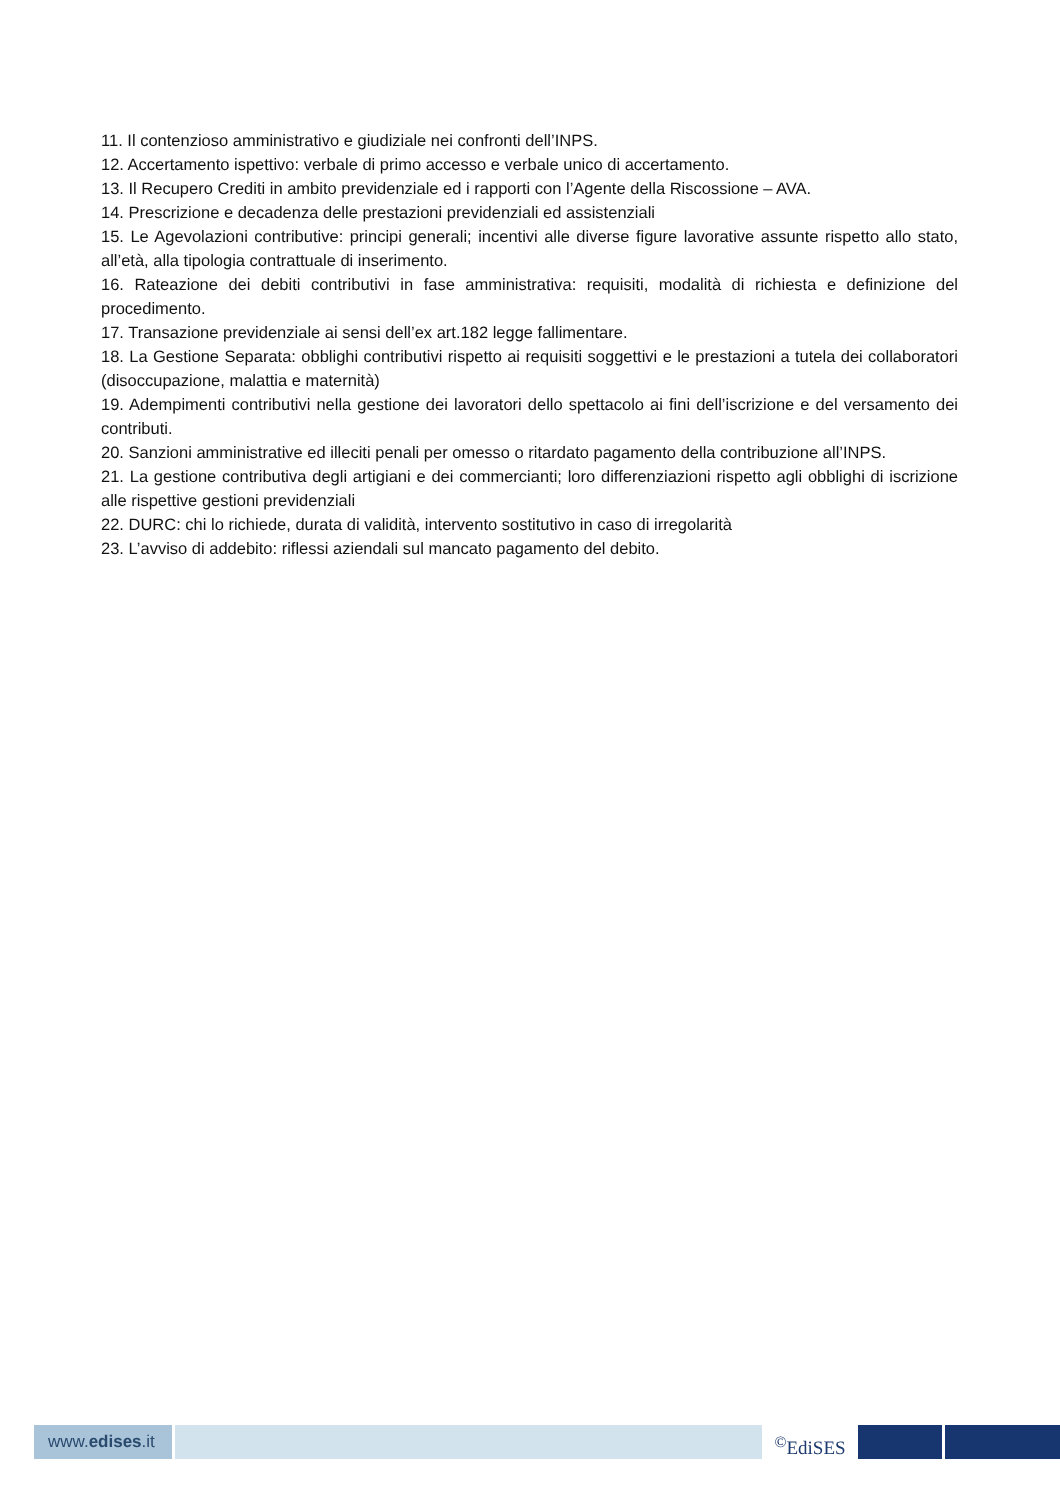11. Il contenzioso amministrativo e giudiziale nei confronti dell’INPS.
12. Accertamento ispettivo: verbale di primo accesso e verbale unico di accertamento.
13. Il Recupero Crediti in ambito previdenziale ed i rapporti con l’Agente della Riscossione – AVA.
14. Prescrizione e decadenza delle prestazioni previdenziali ed assistenziali
15. Le Agevolazioni contributive: principi generali; incentivi alle diverse figure lavorative assunte rispetto allo stato, all’età, alla tipologia contrattuale di inserimento.
16. Rateazione dei debiti contributivi in fase amministrativa: requisiti, modalità di richiesta e definizione del procedimento.
17. Transazione previdenziale ai sensi dell’ex art.182 legge fallimentare.
18. La Gestione Separata: obblighi contributivi rispetto ai requisiti soggettivi e le prestazioni a tutela dei collaboratori (disoccupazione, malattia e maternità)
19. Adempimenti contributivi nella gestione dei lavoratori dello spettacolo ai fini dell’iscrizione e del versamento dei contributi.
20. Sanzioni amministrative ed illeciti penali per omesso o ritardato pagamento della contribuzione all’INPS.
21. La gestione contributiva degli artigiani e dei commercianti; loro differenziazioni rispetto agli obblighi di iscrizione alle rispettive gestioni previdenziali
22. DURC: chi lo richiede, durata di validità, intervento sostitutivo in caso di irregolarità
23. L’avviso di addebito: riflessi aziendali sul mancato pagamento del debito.
www.edises.it <sup>©</sup>EdiSES